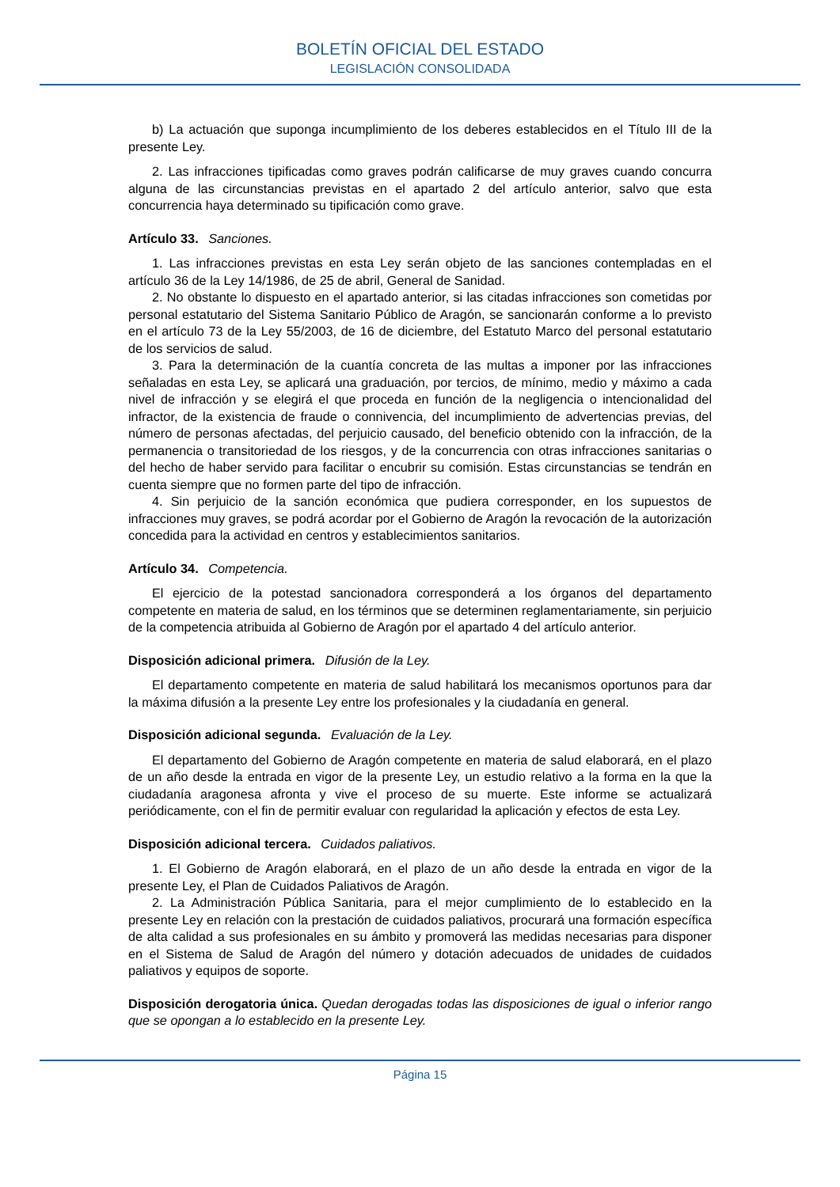BOLETÍN OFICIAL DEL ESTADO
LEGISLACIÓN CONSOLIDADA
b) La actuación que suponga incumplimiento de los deberes establecidos en el Título III de la presente Ley.
2. Las infracciones tipificadas como graves podrán calificarse de muy graves cuando concurra alguna de las circunstancias previstas en el apartado 2 del artículo anterior, salvo que esta concurrencia haya determinado su tipificación como grave.
Artículo 33. Sanciones.
1. Las infracciones previstas en esta Ley serán objeto de las sanciones contempladas en el artículo 36 de la Ley 14/1986, de 25 de abril, General de Sanidad.
2. No obstante lo dispuesto en el apartado anterior, si las citadas infracciones son cometidas por personal estatutario del Sistema Sanitario Público de Aragón, se sancionarán conforme a lo previsto en el artículo 73 de la Ley 55/2003, de 16 de diciembre, del Estatuto Marco del personal estatutario de los servicios de salud.
3. Para la determinación de la cuantía concreta de las multas a imponer por las infracciones señaladas en esta Ley, se aplicará una graduación, por tercios, de mínimo, medio y máximo a cada nivel de infracción y se elegirá el que proceda en función de la negligencia o intencionalidad del infractor, de la existencia de fraude o connivencia, del incumplimiento de advertencias previas, del número de personas afectadas, del perjuicio causado, del beneficio obtenido con la infracción, de la permanencia o transitoriedad de los riesgos, y de la concurrencia con otras infracciones sanitarias o del hecho de haber servido para facilitar o encubrir su comisión. Estas circunstancias se tendrán en cuenta siempre que no formen parte del tipo de infracción.
4. Sin perjuicio de la sanción económica que pudiera corresponder, en los supuestos de infracciones muy graves, se podrá acordar por el Gobierno de Aragón la revocación de la autorización concedida para la actividad en centros y establecimientos sanitarios.
Artículo 34. Competencia.
El ejercicio de la potestad sancionadora corresponderá a los órganos del departamento competente en materia de salud, en los términos que se determinen reglamentariamente, sin perjuicio de la competencia atribuida al Gobierno de Aragón por el apartado 4 del artículo anterior.
Disposición adicional primera. Difusión de la Ley.
El departamento competente en materia de salud habilitará los mecanismos oportunos para dar la máxima difusión a la presente Ley entre los profesionales y la ciudadanía en general.
Disposición adicional segunda. Evaluación de la Ley.
El departamento del Gobierno de Aragón competente en materia de salud elaborará, en el plazo de un año desde la entrada en vigor de la presente Ley, un estudio relativo a la forma en la que la ciudadanía aragonesa afronta y vive el proceso de su muerte. Este informe se actualizará periódicamente, con el fin de permitir evaluar con regularidad la aplicación y efectos de esta Ley.
Disposición adicional tercera. Cuidados paliativos.
1. El Gobierno de Aragón elaborará, en el plazo de un año desde la entrada en vigor de la presente Ley, el Plan de Cuidados Paliativos de Aragón.
2. La Administración Pública Sanitaria, para el mejor cumplimiento de lo establecido en la presente Ley en relación con la prestación de cuidados paliativos, procurará una formación específica de alta calidad a sus profesionales en su ámbito y promoverá las medidas necesarias para disponer en el Sistema de Salud de Aragón del número y dotación adecuados de unidades de cuidados paliativos y equipos de soporte.
Disposición derogatoria única. Quedan derogadas todas las disposiciones de igual o inferior rango que se opongan a lo establecido en la presente Ley.
Página 15